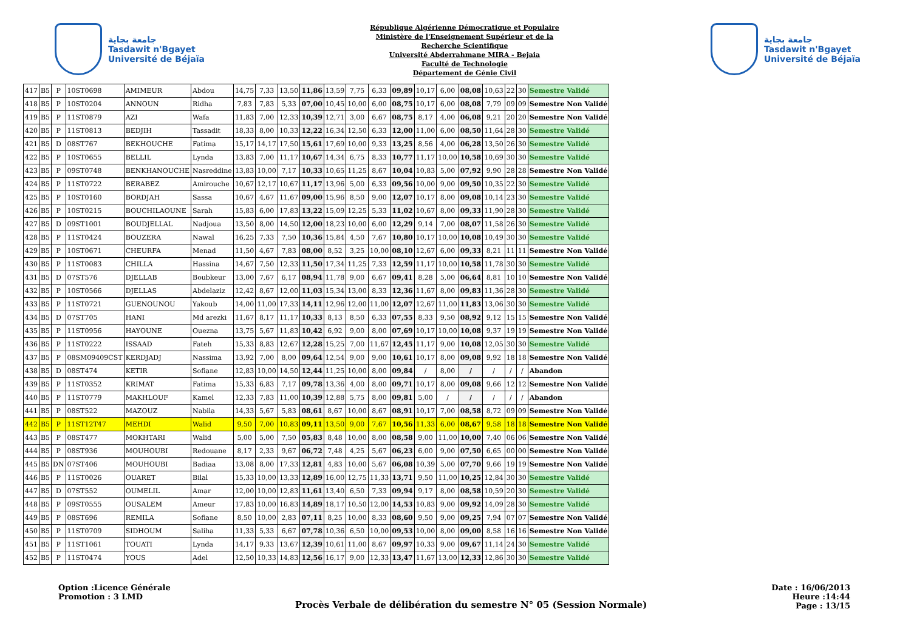جامعة بجاية
Tasdawit n'Bgayet
Université de Béjaïa
République Algérienne Démocratique et Populaire
Ministère de l'Enseignement Supérieur et de la
Recherche Scientifique
Université Abderrahmane MIRA - Bejaia
Faculté de Technologie
Département de Génie Civil
جامعة بجاية
Tasdawit n'Bgayet
Université de Béjaïa
| 417 | B5 | P | 10ST0698 | AMIMEUR | Abdou | 14,75 | 7,33 | 13,50 | 11,86 | 13,59 | 7,75 | 6,33 | 09,89 | 10,17 | 6,00 | 08,08 | 10,63 | 22 | 30 | Semestre Validé |
| 418 | B5 | P | 10ST0204 | ANNOUN | Ridha | 7,83 | 7,83 | 5,33 | 07,00 | 10,45 | 10,00 | 6,00 | 08,75 | 10,17 | 6,00 | 08,08 | 7,79 | 09 | 09 | Semestre Non Validé |
| 419 | B5 | P | 11ST0879 | AZI | Wafa | 11,83 | 7,00 | 12,33 | 10,39 | 12,71 | 3,00 | 6,67 | 08,75 | 8,17 | 4,00 | 06,08 | 9,21 | 20 | 20 | Semestre Non Validé |
| 420 | B5 | P | 11ST0813 | BEDJIH | Tassadit | 18,33 | 8,00 | 10,33 | 12,22 | 16,34 | 12,50 | 6,33 | 12,00 | 11,00 | 6,00 | 08,50 | 11,64 | 28 | 30 | Semestre Validé |
| 421 | B5 | D | 08ST767 | BEKHOUCHE | Fatima | 15,17 | 14,17 | 17,50 | 15,61 | 17,69 | 10,00 | 9,33 | 13,25 | 8,56 | 4,00 | 06,28 | 13,50 | 26 | 30 | Semestre Validé |
| 422 | B5 | P | 10ST0655 | BELLIL | Lynda | 13,83 | 7,00 | 11,17 | 10,67 | 14,34 | 6,75 | 8,33 | 10,77 | 11,17 | 10,00 | 10,58 | 10,69 | 30 | 30 | Semestre Validé |
| 423 | B5 | P | 09ST0748 | BENKHANOUCHE | Nasreddine | 13,83 | 10,00 | 7,17 | 10,33 | 10,65 | 11,25 | 8,67 | 10,04 | 10,83 | 5,00 | 07,92 | 9,90 | 28 | 28 | Semestre Non Validé |
| 424 | B5 | P | 11ST0722 | BERABEZ | Amirouche | 10,67 | 12,17 | 10,67 | 11,17 | 13,96 | 5,00 | 6,33 | 09,56 | 10,00 | 9,00 | 09,50 | 10,35 | 22 | 30 | Semestre Validé |
| 425 | B5 | P | 10ST0160 | BORDJAH | Sassa | 10,67 | 4,67 | 11,67 | 09,00 | 15,96 | 8,50 | 9,00 | 12,07 | 10,17 | 8,00 | 09,08 | 10,14 | 23 | 30 | Semestre Validé |
| 426 | B5 | P | 10ST0215 | BOUCHILAOUNE | Sarah | 15,83 | 6,00 | 17,83 | 13,22 | 15,09 | 12,25 | 5,33 | 11,02 | 10,67 | 8,00 | 09,33 | 11,90 | 28 | 30 | Semestre Validé |
| 427 | B5 | D | 09ST1001 | BOUDJELLAL | Nadjoua | 13,50 | 8,00 | 14,50 | 12,00 | 18,23 | 10,00 | 6,00 | 12,29 | 9,14 | 7,00 | 08,07 | 11,58 | 26 | 30 | Semestre Validé |
| 428 | B5 | P | 11ST0424 | BOUZERA | Nawal | 16,25 | 7,33 | 7,50 | 10,36 | 15,84 | 4,50 | 7,67 | 10,80 | 10,17 | 10,00 | 10,08 | 10,49 | 30 | 30 | Semestre Validé |
| 429 | B5 | P | 10ST0671 | CHEURFA | Menad | 11,50 | 4,67 | 7,83 | 08,00 | 8,52 | 3,25 | 10,00 | 08,10 | 12,67 | 6,00 | 09,33 | 8,21 | 11 | 11 | Semestre Non Validé |
| 430 | B5 | P | 11ST0083 | CHILLA | Hassina | 14,67 | 7,50 | 12,33 | 11,50 | 17,34 | 11,25 | 7,33 | 12,59 | 11,17 | 10,00 | 10,58 | 11,78 | 30 | 30 | Semestre Validé |
| 431 | B5 | D | 07ST576 | DJELLAB | Boubkeur | 13,00 | 7,67 | 6,17 | 08,94 | 11,78 | 9,00 | 6,67 | 09,41 | 8,28 | 5,00 | 06,64 | 8,81 | 10 | 10 | Semestre Non Validé |
| 432 | B5 | P | 10ST0566 | DJELLAS | Abdelaziz | 12,42 | 8,67 | 12,00 | 11,03 | 15,34 | 13,00 | 8,33 | 12,36 | 11,67 | 8,00 | 09,83 | 11,36 | 28 | 30 | Semestre Validé |
| 433 | B5 | P | 11ST0721 | GUENOUNOU | Yakoub | 14,00 | 11,00 | 17,33 | 14,11 | 12,96 | 12,00 | 11,00 | 12,07 | 12,67 | 11,00 | 11,83 | 13,06 | 30 | 30 | Semestre Validé |
| 434 | B5 | D | 07ST705 | HANI | Md arezki | 11,67 | 8,17 | 11,17 | 10,33 | 8,13 | 8,50 | 6,33 | 07,55 | 8,33 | 9,50 | 08,92 | 9,12 | 15 | 15 | Semestre Non Validé |
| 435 | B5 | P | 11ST0956 | HAYOUNE | Ouezna | 13,75 | 5,67 | 11,83 | 10,42 | 6,92 | 9,00 | 8,00 | 07,69 | 10,17 | 10,00 | 10,08 | 9,37 | 19 | 19 | Semestre Non Validé |
| 436 | B5 | P | 11ST0222 | ISSAAD | Fateh | 15,33 | 8,83 | 12,67 | 12,28 | 15,25 | 7,00 | 11,67 | 12,45 | 11,17 | 9,00 | 10,08 | 12,05 | 30 | 30 | Semestre Validé |
| 437 | B5 | P | 08SM09409CST | KERDJADJ | Nassima | 13,92 | 7,00 | 8,00 | 09,64 | 12,54 | 9,00 | 9,00 | 10,61 | 10,17 | 8,00 | 09,08 | 9,92 | 18 | 18 | Semestre Non Validé |
| 438 | B5 | D | 08ST474 | KETIR | Sofiane | 12,83 | 10,00 | 14,50 | 12,44 | 11,25 | 10,00 | 8,00 | 09,84 | / | 8,00 | / | / | / | / | Abandon |
| 439 | B5 | P | 11ST0352 | KRIMAT | Fatima | 15,33 | 6,83 | 7,17 | 09,78 | 13,36 | 4,00 | 8,00 | 09,71 | 10,17 | 8,00 | 09,08 | 9,66 | 12 | 12 | Semestre Non Validé |
| 440 | B5 | P | 11ST0779 | MAKHLOUF | Kamel | 12,33 | 7,83 | 11,00 | 10,39 | 12,88 | 5,75 | 8,00 | 09,81 | 5,00 | / | / | / | / | / | Abandon |
| 441 | B5 | P | 08ST522 | MAZOUZ | Nabila | 14,33 | 5,67 | 5,83 | 08,61 | 8,67 | 10,00 | 8,67 | 08,91 | 10,17 | 7,00 | 08,58 | 8,72 | 09 | 09 | Semestre Non Validé |
| 442 | B5 | P | 11ST12T47 | MEHDI | Walid | 9,50 | 7,00 | 10,83 | 09,11 | 13,50 | 9,00 | 7,67 | 10,56 | 11,33 | 6,00 | 08,67 | 9,58 | 18 | 18 | Semestre Non Validé |
| 443 | B5 | P | 08ST477 | MOKHTARI | Walid | 5,00 | 5,00 | 7,50 | 05,83 | 8,48 | 10,00 | 8,00 | 08,58 | 9,00 | 11,00 | 10,00 | 7,40 | 06 | 06 | Semestre Non Validé |
| 444 | B5 | P | 08ST936 | MOUHOUBI | Redouane | 8,17 | 2,33 | 9,67 | 06,72 | 7,48 | 4,25 | 5,67 | 06,23 | 6,00 | 9,00 | 07,50 | 6,65 | 00 | 00 | Semestre Non Validé |
| 445 | B5 | DN | 07ST406 | MOUHOUBI | Badiaa | 13,08 | 8,00 | 17,33 | 12,81 | 4,83 | 10,00 | 5,67 | 06,08 | 10,39 | 5,00 | 07,70 | 9,66 | 19 | 19 | Semestre Non Validé |
| 446 | B5 | P | 11ST0026 | OUARET | Bilal | 15,33 | 10,00 | 13,33 | 12,89 | 16,00 | 12,75 | 11,33 | 13,71 | 9,50 | 11,00 | 10,25 | 12,84 | 30 | 30 | Semestre Validé |
| 447 | B5 | D | 07ST552 | OUMELIL | Amar | 12,00 | 10,00 | 12,83 | 11,61 | 13,40 | 6,50 | 7,33 | 09,94 | 9,17 | 8,00 | 08,58 | 10,59 | 20 | 30 | Semestre Validé |
| 448 | B5 | P | 09ST0555 | OUSALEM | Ameur | 17,83 | 10,00 | 16,83 | 14,89 | 18,17 | 10,50 | 12,00 | 14,53 | 10,83 | 9,00 | 09,92 | 14,09 | 28 | 30 | Semestre Validé |
| 449 | B5 | P | 08ST696 | REMILA | Sofiane | 8,50 | 10,00 | 2,83 | 07,11 | 8,25 | 10,00 | 8,33 | 08,60 | 9,50 | 9,00 | 09,25 | 7,94 | 07 | 07 | Semestre Non Validé |
| 450 | B5 | P | 11ST0709 | SIDHOUM | Saliha | 11,33 | 5,33 | 6,67 | 07,78 | 10,36 | 6,50 | 10,00 | 09,53 | 10,00 | 8,00 | 09,00 | 8,58 | 16 | 16 | Semestre Non Validé |
| 451 | B5 | P | 11ST1061 | TOUATI | Lynda | 14,17 | 9,33 | 13,67 | 12,39 | 10,61 | 11,00 | 8,67 | 09,97 | 10,33 | 9,00 | 09,67 | 11,14 | 24 | 30 | Semestre Validé |
| 452 | B5 | P | 11ST0474 | YOUS | Adel | 12,50 | 10,33 | 14,83 | 12,56 | 16,17 | 9,00 | 12,33 | 13,47 | 11,67 | 13,00 | 12,33 | 12,86 | 30 | 30 | Semestre Validé |
Option :Licence Générale
Promotion : 3 LMD
Procès Verbale de délibération du semestre N° 05 (Session Normale)
Date : 16/06/2013
Heure :14:44
Page : 13/15